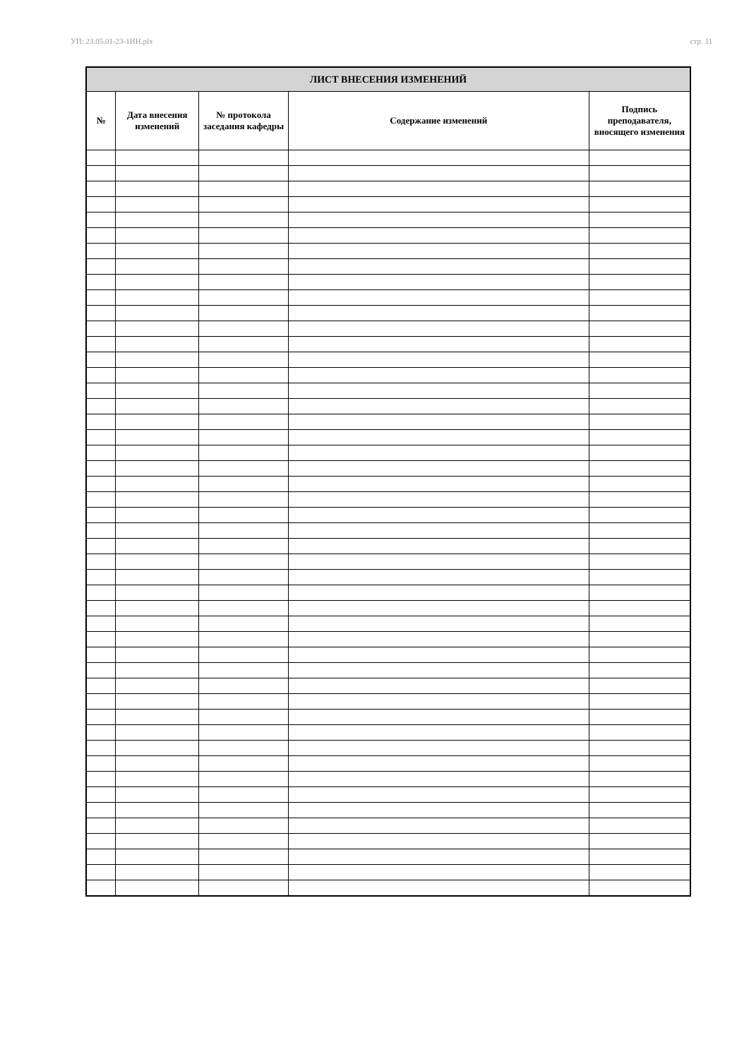УП: 23.05.01-23-1ИН.plx стр. 11
| ЛИСТ ВНЕСЕНИЯ ИЗМЕНЕНИЙ | | | | |
| --- | --- | --- | --- | --- |
| № | Дата внесения изменений | № протокола заседания кафедры | Содержание изменений | Подпись преподавателя, вносящего изменения |